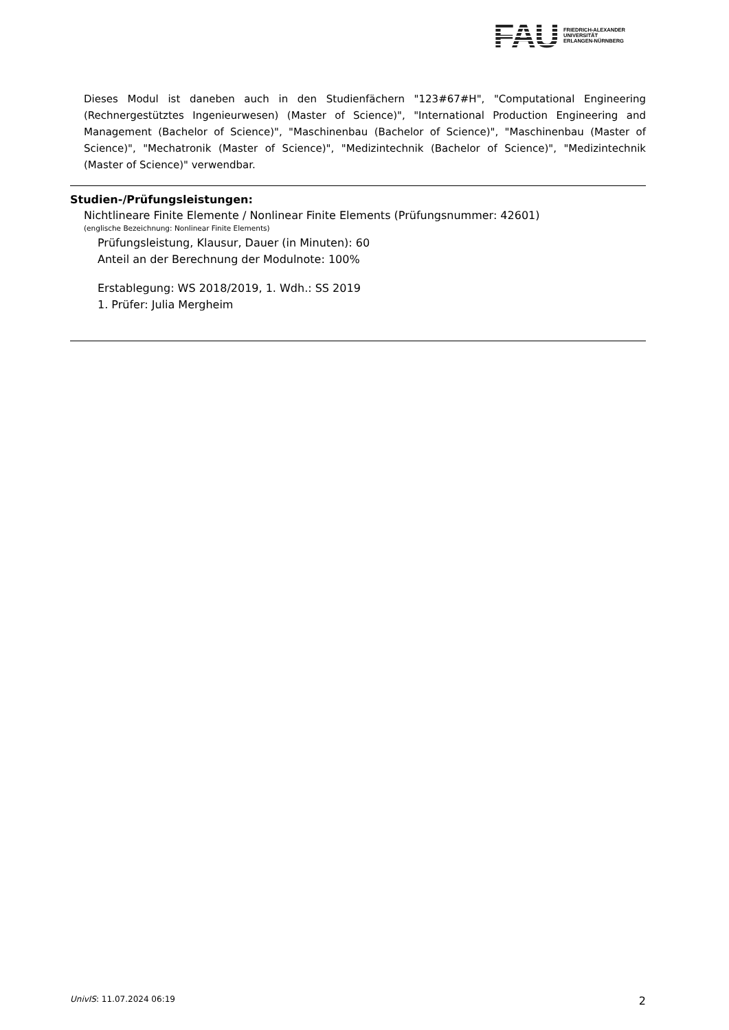FAU
FRIEDRICH-ALEXANDER
UNIVERSITÄT
ERLANGEN-NÜRNBERG
Dieses Modul ist daneben auch in den Studienfächern "123#67#H", "Computational Engineering (Rechnergestütztes Ingenieurwesen) (Master of Science)", "International Production Engineering and Management (Bachelor of Science)", "Maschinenbau (Bachelor of Science)", "Maschinenbau (Master of Science)", "Mechatronik (Master of Science)", "Medizintechnik (Bachelor of Science)", "Medizintechnik (Master of Science)" verwendbar.
Studien-/Prüfungsleistungen:
Nichtlineare Finite Elemente / Nonlinear Finite Elements (Prüfungsnummer: 42601)
(englische Bezeichnung: Nonlinear Finite Elements)
Prüfungsleistung, Klausur, Dauer (in Minuten): 60
Anteil an der Berechnung der Modulnote: 100%
Erstablegung: WS 2018/2019, 1. Wdh.: SS 2019
1. Prüfer: Julia Mergheim
UnivIS: 11.07.2024 06:19 2